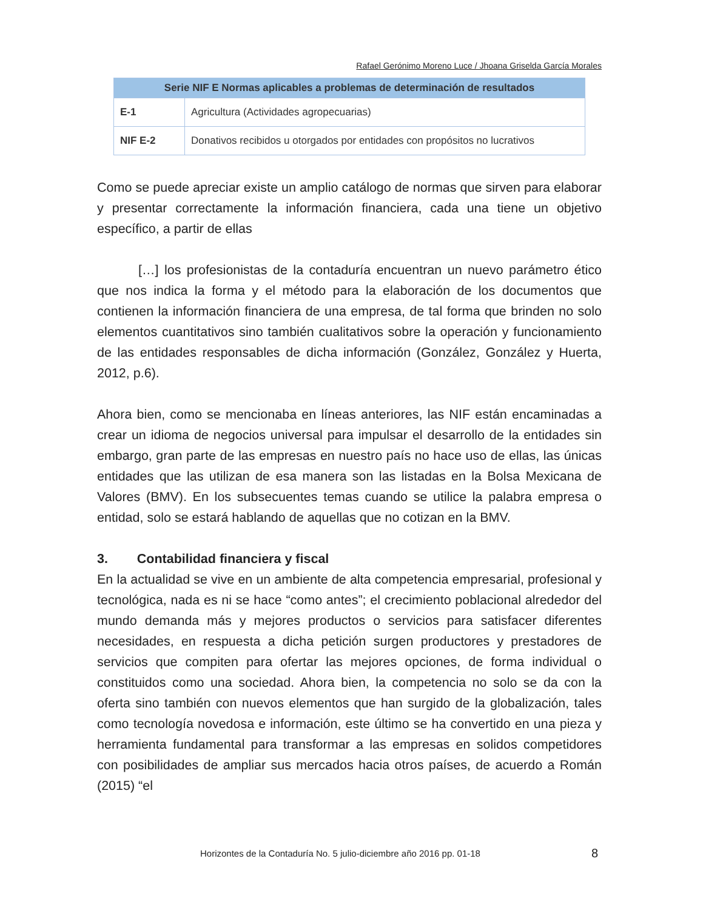Rafael Gerónimo Moreno Luce / Jhoana Griselda García Morales
| Serie NIF E Normas aplicables a problemas de determinación de resultados | |
| --- | --- |
| E-1 | Agricultura (Actividades agropecuarias) |
| NIF E-2 | Donativos recibidos u otorgados por entidades con propósitos no lucrativos |
Como se puede apreciar existe un amplio catálogo de normas que sirven para elaborar y presentar correctamente la información financiera, cada una tiene un objetivo específico, a partir de ellas
[…] los profesionistas de la contaduría encuentran un nuevo parámetro ético que nos indica la forma y el método para la elaboración de los documentos que contienen la información financiera de una empresa, de tal forma que brinden no solo elementos cuantitativos sino también cualitativos sobre la operación y funcionamiento de las entidades responsables de dicha información (González, González y Huerta, 2012, p.6).
Ahora bien, como se mencionaba en líneas anteriores, las NIF están encaminadas a crear un idioma de negocios universal para impulsar el desarrollo de la entidades sin embargo, gran parte de las empresas en nuestro país no hace uso de ellas, las únicas entidades que las utilizan de esa manera son las listadas en la Bolsa Mexicana de Valores (BMV). En los subsecuentes temas cuando se utilice la palabra empresa o entidad, solo se estará hablando de aquellas que no cotizan en la BMV.
3. Contabilidad financiera y fiscal
En la actualidad se vive en un ambiente de alta competencia empresarial, profesional y tecnológica, nada es ni se hace “como antes”; el crecimiento poblacional alrededor del mundo demanda más y mejores productos o servicios para satisfacer diferentes necesidades, en respuesta a dicha petición surgen productores y prestadores de servicios que compiten para ofertar las mejores opciones, de forma individual o constituidos como una sociedad. Ahora bien, la competencia no solo se da con la oferta sino también con nuevos elementos que han surgido de la globalización, tales como tecnología novedosa e información, este último se ha convertido en una pieza y herramienta fundamental para transformar a las empresas en solidos competidores con posibilidades de ampliar sus mercados hacia otros países, de acuerdo a Román (2015) “el
Horizontes de la Contaduría No. 5 julio-diciembre año 2016 pp. 01-18
8